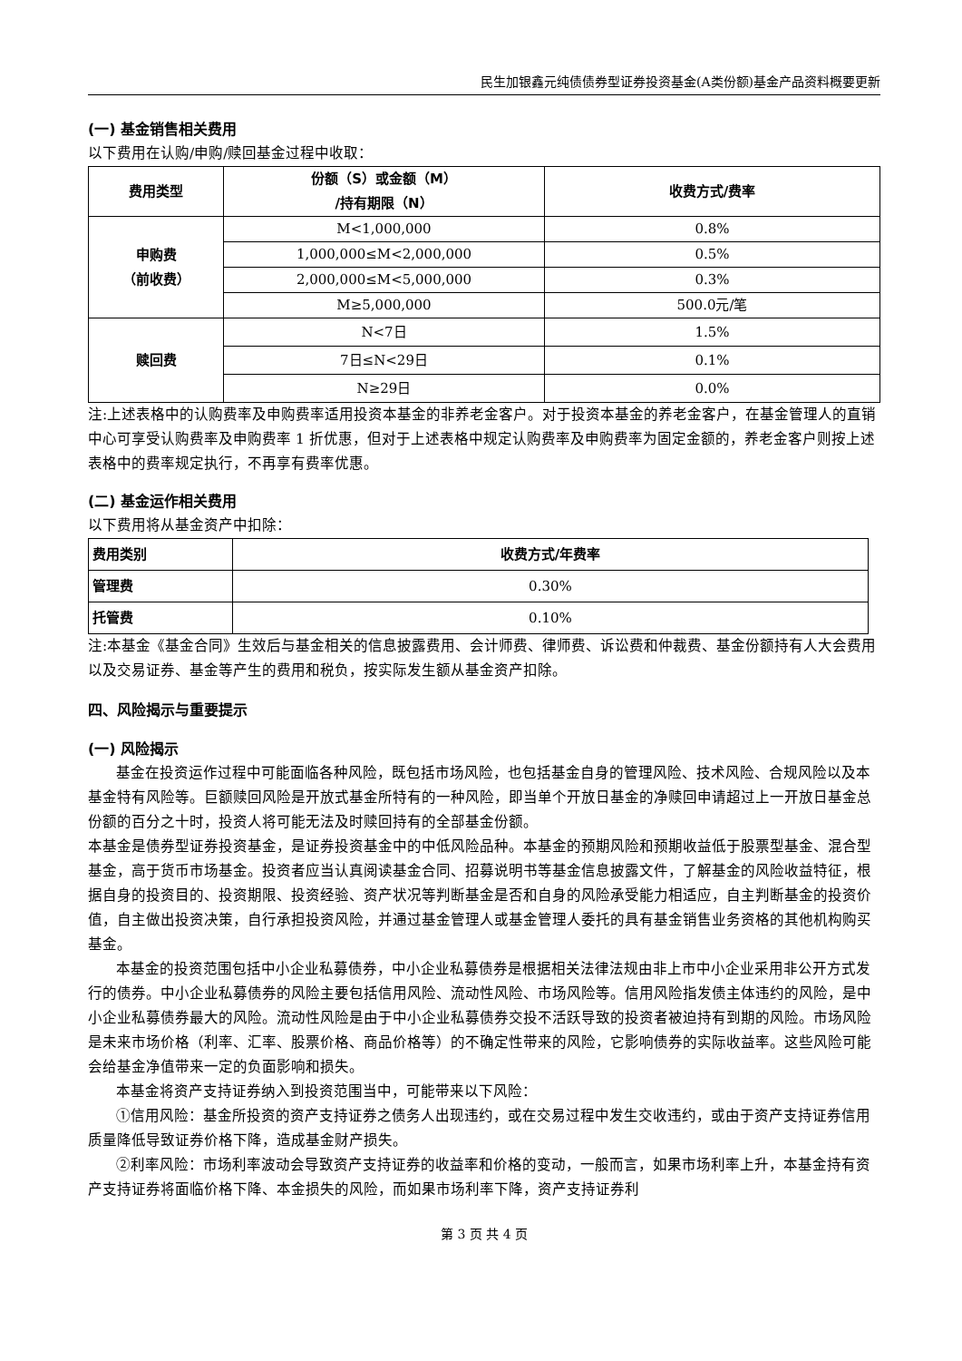民生加银鑫元纯债债券型证券投资基金(A类份额)基金产品资料概要更新
(一) 基金销售相关费用
以下费用在认购/申购/赎回基金过程中收取：
| 费用类型 | 份额（S）或金额（M） /持有期限（N） | 收费方式/费率 |
| --- | --- | --- |
| 申购费 （前收费） | M<1,000,000 | 0.8% |
| | 1,000,000≤M<2,000,000 | 0.5% |
| | 2,000,000≤M<5,000,000 | 0.3% |
| | M≥5,000,000 | 500.0元/笔 |
| 赎回费 | N<7日 | 1.5% |
| | 7日≤N<29日 | 0.1% |
| | N≥29日 | 0.0% |
注:上述表格中的认购费率及申购费率适用投资本基金的非养老金客户。对于投资本基金的养老金客户，在基金管理人的直销中心可享受认购费率及申购费率 1 折优惠，但对于上述表格中规定认购费率及申购费率为固定金额的，养老金客户则按上述表格中的费率规定执行，不再享有费率优惠。
(二) 基金运作相关费用
以下费用将从基金资产中扣除：
| 费用类别 | 收费方式/年费率 |
| --- | --- |
| 管理费 | 0.30% |
| 托管费 | 0.10% |
注:本基金《基金合同》生效后与基金相关的信息披露费用、会计师费、律师费、诉讼费和仲裁费、基金份额持有人大会费用以及交易证券、基金等产生的费用和税负，按实际发生额从基金资产扣除。
四、风险揭示与重要提示
(一) 风险揭示
基金在投资运作过程中可能面临各种风险，既包括市场风险，也包括基金自身的管理风险、技术风险、合规风险以及本基金特有风险等。巨额赎回风险是开放式基金所特有的一种风险，即当单个开放日基金的净赎回申请超过上一开放日基金总份额的百分之十时，投资人将可能无法及时赎回持有的全部基金份额。
本基金是债券型证券投资基金，是证券投资基金中的中低风险品种。本基金的预期风险和预期收益低于股票型基金、混合型基金，高于货币市场基金。投资者应当认真阅读基金合同、招募说明书等基金信息披露文件，了解基金的风险收益特征，根据自身的投资目的、投资期限、投资经验、资产状况等判断基金是否和自身的风险承受能力相适应，自主判断基金的投资价值，自主做出投资决策，自行承担投资风险，并通过基金管理人或基金管理人委托的具有基金销售业务资格的其他机构购买基金。
本基金的投资范围包括中小企业私募债券，中小企业私募债券是根据相关法律法规由非上市中小企业采用非公开方式发行的债券。中小企业私募债券的风险主要包括信用风险、流动性风险、市场风险等。信用风险指发债主体违约的风险，是中小企业私募债券最大的风险。流动性风险是由于中小企业私募债券交投不活跃导致的投资者被迫持有到期的风险。市场风险是未来市场价格（利率、汇率、股票价格、商品价格等）的不确定性带来的风险，它影响债券的实际收益率。这些风险可能会给基金净值带来一定的负面影响和损失。
本基金将资产支持证券纳入到投资范围当中，可能带来以下风险：
①信用风险：基金所投资的资产支持证券之债务人出现违约，或在交易过程中发生交收违约，或由于资产支持证券信用质量降低导致证券价格下降，造成基金财产损失。
②利率风险：市场利率波动会导致资产支持证券的收益率和价格的变动，一般而言，如果市场利率上升，本基金持有资产支持证券将面临价格下降、本金损失的风险，而如果市场利率下降，资产支持证券利
第 3 页 共 4 页